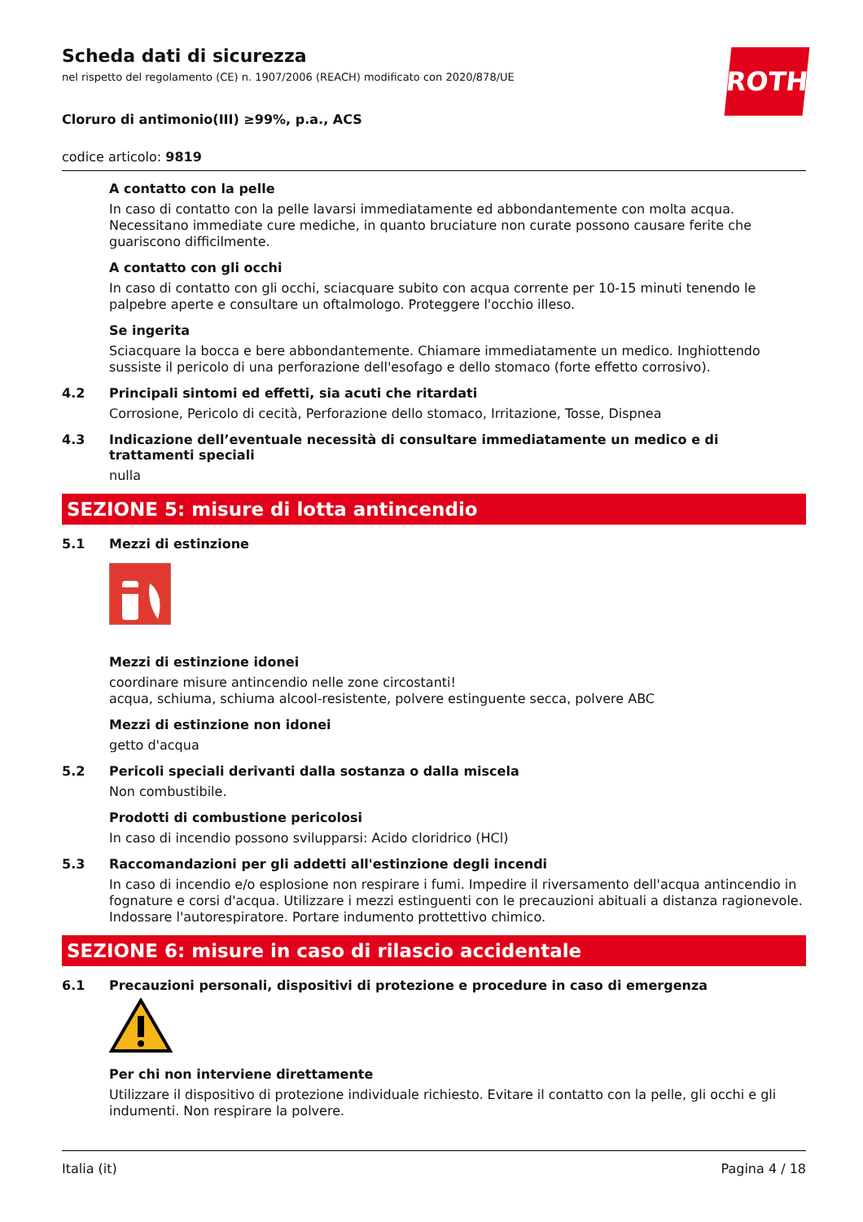ROTH
Scheda dati di sicurezza
nel rispetto del regolamento (CE) n. 1907/2006 (REACH) modificato con 2020/878/UE
Cloruro di antimonio(III) ≥99%, p.a., ACS
codice articolo: 9819
A contatto con la pelle
In caso di contatto con la pelle lavarsi immediatamente ed abbondantemente con molta acqua. Necessitano immediate cure mediche, in quanto bruciature non curate possono causare ferite che guariscono difficilmente.
A contatto con gli occhi
In caso di contatto con gli occhi, sciacquare subito con acqua corrente per 10-15 minuti tenendo le palpebre aperte e consultare un oftalmologo. Proteggere l'occhio illeso.
Se ingerita
Sciacquare la bocca e bere abbondantemente. Chiamare immediatamente un medico. Inghiottendo sussiste il pericolo di una perforazione dell'esofago e dello stomaco (forte effetto corrosivo).
4.2 Principali sintomi ed effetti, sia acuti che ritardati
Corrosione, Pericolo di cecità, Perforazione dello stomaco, Irritazione, Tosse, Dispnea
4.3 Indicazione dell’eventuale necessità di consultare immediatamente un medico e di trattamenti speciali
nulla
SEZIONE 5: misure di lotta antincendio
5.1 Mezzi di estinzione
Mezzi di estinzione idonei
coordinare misure antincendio nelle zone circostanti!
acqua, schiuma, schiuma alcool-resistente, polvere estinguente secca, polvere ABC
Mezzi di estinzione non idonei
getto d'acqua
5.2 Pericoli speciali derivanti dalla sostanza o dalla miscela
Non combustibile.
Prodotti di combustione pericolosi
In caso di incendio possono svilupparsi: Acido cloridrico (HCl)
5.3 Raccomandazioni per gli addetti all'estinzione degli incendi
In caso di incendio e/o esplosione non respirare i fumi. Impedire il riversamento dell'acqua antincendio in fognature e corsi d'acqua. Utilizzare i mezzi estinguenti con le precauzioni abituali a distanza ragionevole. Indossare l'autorespiratore. Portare indumento prottettivo chimico.
SEZIONE 6: misure in caso di rilascio accidentale
6.1 Precauzioni personali, dispositivi di protezione e procedure in caso di emergenza
Per chi non interviene direttamente
Utilizzare il dispositivo di protezione individuale richiesto. Evitare il contatto con la pelle, gli occhi e gli indumenti. Non respirare la polvere.
Italia (it) Pagina 4 / 18